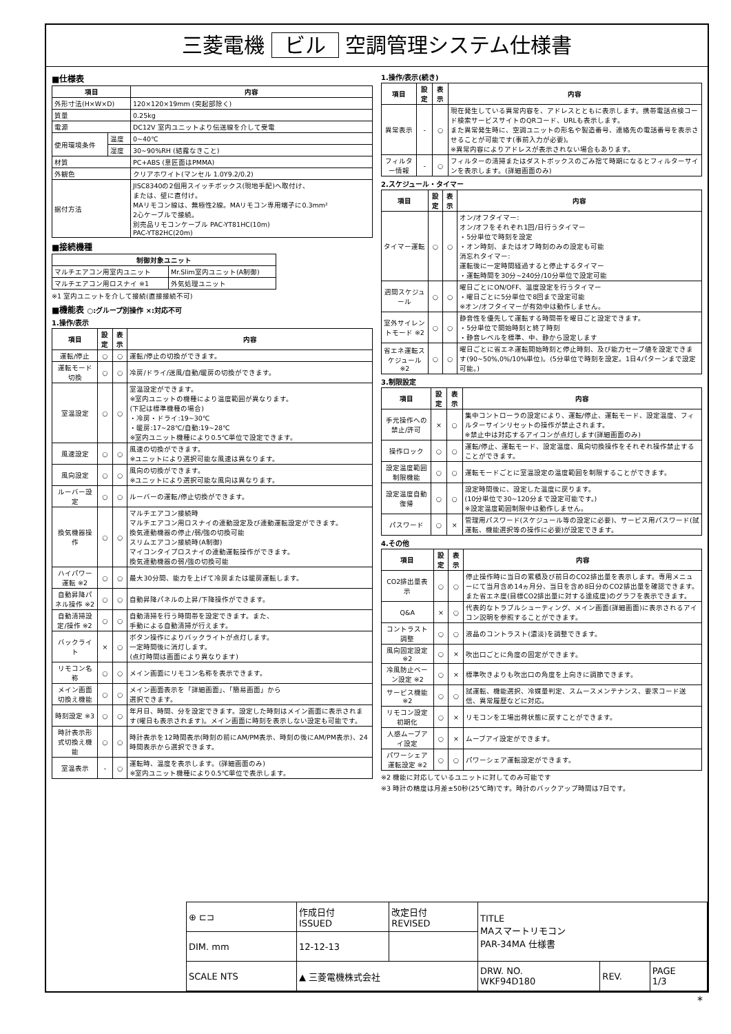三菱電機 ビル 空調管理システム仕様書
■仕様表
| 項目 | | 内容 |
| --- | --- | --- |
| 外形寸法(H×W×D) | | 120×120×19mm (突起部除く) |
| 質量 | | 0.25kg |
| 電源 | | DC12V 室内ユニットより伝送線を介して受電 |
| 使用環境条件 | 温度 | 0~40℃ |
| | 湿度 | 30~90%RH (結露なきこと) |
| 材質 | | PC+ABS (意匠面はPMMA) |
| 外観色 | | クリアホワイト(マンセル 1.0Y9.2/0.2) |
| 据付方法 | | JISC8340の2個用スイッチボックス(現地手配)へ取付け、 または、壁に直付け。 MAリモコン線は、無極性2線。MAリモコン専用端子に0.3mm² 2心ケーブルで接続。 別売品リモコンケーブル PAC-YT81HC(10m) PAC-YT82HC(20m) |
■接続機種
| 制御対象ユニット | |
| --- | --- |
| マルチエアコン用室内ユニット | Mr.Slim室内ユニット(A制御) |
| マルチエアコン用ロスナイ ※1 | 外気処理ユニット |
※1 室内ユニットを介して接続(直接接続不可)
■機能表 ○:グループ別操作 ×:対応不可
1.操作/表示
| 項目 | 設定 | 表示 | 内容 |
| --- | --- | --- | --- |
| 運転/停止 | ○ | ○ | 運転/停止の切換ができます。 |
| 運転モード切換 | ○ | ○ | 冷房/ドライ/送風/自動/暖房の切換ができます。 |
| 室温設定 | ○ | ○ | 室温設定ができます。 ※室内ユニットの機種により温度範囲が異なります。 (下記は標準機種の場合) ・冷房・ドライ:19~30℃ ・暖房:17~28℃/自動:19~28℃ ※室内ユニット機種により0.5℃単位で設定できます。 |
| 風速設定 | ○ | ○ | 風速の切換ができます。 ※ユニットにより選択可能な風速は異なります。 |
| 風向設定 | ○ | ○ | 風向の切換ができます。 ※ユニットにより選択可能な風向は異なります。 |
| ルーバー設定 | ○ | ○ | ルーバーの運転/停止切換ができます。 |
| 換気機器操作 | ○ | ○ | マルチエアコン接続時 マルチエアコン用ロスナイの連動設定及び連動運転設定ができます。 換気連動機器の停止/弱/強の切換可能 スリムエアコン接続時(A制御) マイコンタイプロスナイの連動運転操作ができます。 換気連動機器の弱/強の切換可能 |
| ハイパワー運転 ※2 | ○ | ○ | 最大30分間、能力を上げて冷房または暖房運転します。 |
| 自動昇降パネル操作 ※2 | ○ | ○ | 自動昇降パネルの上昇/下降操作ができます。 |
| 自動清掃設定/操作 ※2 | ○ | ○ | 自動清掃を行う時間帯を設定できます。また、 手動による自動清掃が行えます。 |
| バックライト | × | ○ | ボタン操作によりバックライトが点灯します。 一定時間後に消灯します。 (点灯時間は画面により異なります) |
| リモコン名称 | ○ | ○ | メイン画面にリモコン名称を表示できます。 |
| メイン画面切換え機能 | ○ | ○ | メイン画面表示を「詳細画面」、「簡易画面」から 選択できます。 |
| 時刻設定 ※3 | ○ | ○ | 年月日、時間、分を設定できます。設定した時刻はメイン画面に表示されます(曜日も表示されます)。メイン画面に時刻を表示しない設定も可能です。 |
| 時計表示形式切換え機能 | ○ | ○ | 時計表示を12時間表示(時刻の前にAM/PM表示、時刻の後にAM/PM表示)、24時間表示から選択できます。 |
| 室温表示 | - | ○ | 運転時、温度を表示します。(詳細画面のみ) ※室内ユニット機種により0.5℃単位で表示します。 |
1.操作/表示(続き)
| 項目 | 設定 | 表示 | 内容 |
| --- | --- | --- | --- |
| 異常表示 | - | ○ | 現在発生している異常内容を、アドレスとともに表示します。携帯電話点検コード検索サービスサイトのQRコード、URLも表示します。 また異常発生時に、空調ユニットの形名や製造番号、連絡先の電話番号を表示させることが可能です(事前入力が必要)。 ※異常内容によりアドレスが表示されない場合もあります。 |
| フィルター情報 | - | ○ | フィルターの清掃またはダストボックスのごみ捨て時期になるとフィルターサインを表示します。(詳細画面のみ) |
2.スケジュール・タイマー
| 項目 | 設定 | 表示 | 内容 |
| --- | --- | --- | --- |
| タイマー運転 | ○ | ○ | オン/オフタイマー: オン/オフをそれぞれ1回/日行うタイマー ・5分単位で時刻を設定 ・オン時刻、またはオフ時刻のみの設定も可能 消忘れタイマー: 運転後に一定時間経過すると停止するタイマー ・運転時間を30分~240分/10分単位で設定可能 |
| 週間スケジュール | ○ | ○ | 曜日ごとにON/OFF、温度設定を行うタイマー ・曜日ごとに5分単位で8回まで設定可能 ※オン/オフタイマーが有効中は動作しません。 |
| 室外サイレントモード ※2 | ○ | ○ | 静音性を優先して運転する時間帯を曜日ごと設定できます。 ・5分単位で開始時刻と終了時刻 ・静音レベルを標準、中、静から設定します |
| 省エネ運転スケジュール ※2 | ○ | ○ | 曜日ごとに省エネ運転開始時刻と停止時刻、及び能力セーブ値を設定できます(90~50%,0%/10%単位)。(5分単位で時刻を設定。1日4パターンまで設定可能。) |
3.制限設定
| 項目 | 設定 | 表示 | 内容 |
| --- | --- | --- | --- |
| 手元操作への禁止/許可 | × | ○ | 集中コントローラの設定により、運転/停止、運転モード、設定温度、フィルターサインリセットの操作が禁止されます。 ※禁止中は対応するアイコンが点灯します(詳細画面のみ) |
| 操作ロック | ○ | ○ | 運転/停止、運転モード、設定温度、風向切換操作をそれぞれ操作禁止することができます。 |
| 設定温度範囲制限機能 | ○ | ○ | 運転モードごとに室温設定の温度範囲を制限することができます。 |
| 設定温度自動復帰 | ○ | ○ | 設定時間後に、設定した温度に戻ります。 (10分単位で30~120分まで設定可能です。) ※設定温度範囲制限中は動作しません。 |
| パスワード | ○ | × | 管理用パスワード(スケジュール等の設定に必要)、サービス用パスワード(試運転、機能選択等の操作に必要)が設定できます。 |
4.その他
| 項目 | 設定 | 表示 | 内容 |
| --- | --- | --- | --- |
| CO2排出量表示 | ○ | ○ | 停止操作時に当日の累積及び前日のCO2排出量を表示します。専用メニューにて当月含め14ヵ月分、当日を含め8日分のCO2排出量を確認できます。 また省エネ度(目標CO2排出量に対する達成度)のグラフを表示できます。 |
| Q&A | × | ○ | 代表的なトラブルシューティング、メイン画面(詳細画面)に表示されるアイコン説明を参照することができます。 |
| コントラスト調整 | ○ | ○ | 液晶のコントラスト(濃淡)を調整できます。 |
| 風向固定設定 ※2 | ○ | × | 吹出口ごとに角度の固定ができます。 |
| 冷風防止ベーン設定 ※2 | ○ | × | 標準吹きよりも吹出口の角度を上向きに調節できます。 |
| サービス機能 ※2 | ○ | ○ | 試運転、機能選択、冷媒量判定、スムースメンテナンス、要求コード送信、異常履歴などに対応。 |
| リモコン設定初期化 | ○ | × | リモコンを工場出荷状態に戻すことができます。 |
| 人感ムーブアイ設定 | ○ | × | ムーブアイ設定ができます。 |
| パワーシェア運転設定 ※2 | ○ | ○ | パワーシェア運転設定ができます。 |
※2 機能に対応しているユニットに対してのみ可能です
※3 時計の精度は月差±50秒(25℃時)です。時計のバックアップ時間は7日です。
| ⊕ ⊏⊐ | 作成日付 ISSUED | 改定日付 REVISED | TITLE MAスマートリモコン PAR-34MA 仕様書 | | |
| DIM. mm | 12-12-13 | | | | |
| SCALE NTS | ▲ 三菱電機株式会社 | | DRW. NO. WKF94D180 | REV. | PAGE 1/3 |
*